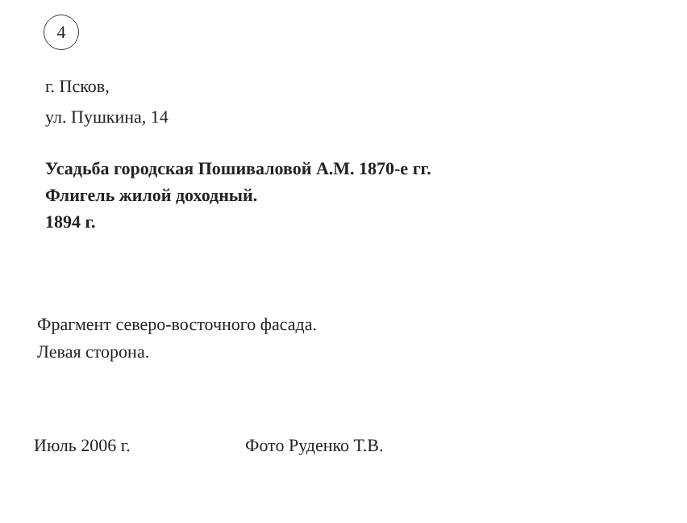4
г. Псков,
ул. Пушкина, 14
Усадьба городская Пошиваловой А.М. 1870-е гг.
Флигель жилой доходный.
1894 г.
Фрагмент северо-восточного фасада.
Левая сторона.
Июль 2006 г. Фото Руденко Т.В.